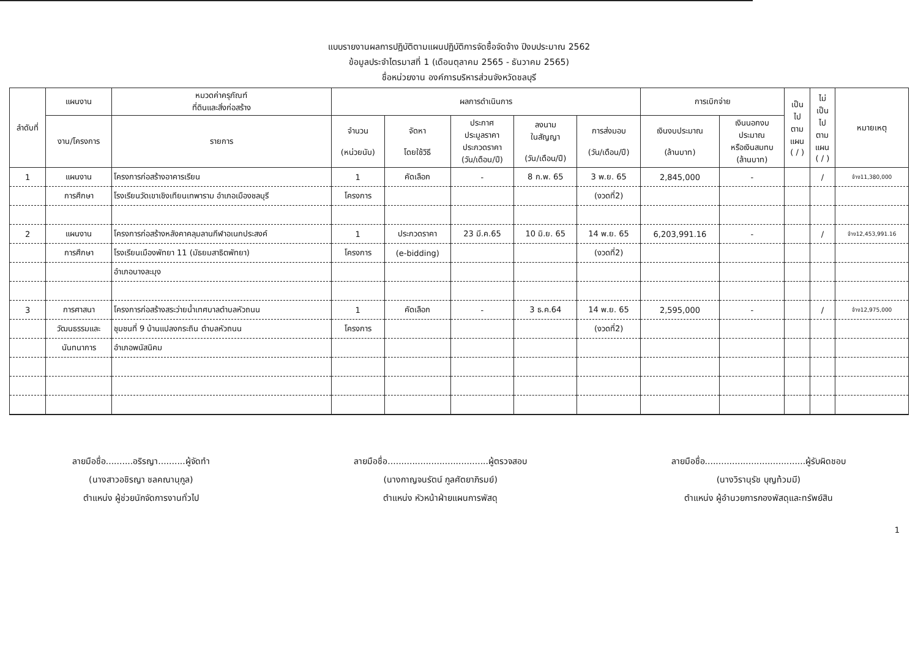แบบรายงานผลการปฏิบัติตามแผนปฏิบัติการจัดซื้อจัดจ้าง ปีงบประมาณ 2562
ข้อมูลประจำไตรมาสที่ 1 (เดือนตุลาคม 2565 - ธันวาคม 2565)
ชื่อหน่วยงาน องค์การบริหารส่วนจังหวัดชลบุรี
| ลำดับที่ | แผนงาน | หมวดค่าครุภัณฑ์ ที่ดินและสิ่งก่อสร้าง | ผลการดำเนินการ | | | | | การเบิกจ่าย | | เป็น ไป ตาม แผน ( / ) | ไม่ เป็น ไป ตาม แผน ( / ) | หมายเหตุ |
| --- | --- | --- | --- | --- | --- | --- | --- | --- | --- | --- | --- | --- |
| | งาน/โครงการ | รายการ | จำนวน (หน่วยนับ) | จัดหา โดยใช้วิธี | ประกาศ ประมูลราคา ประกวดราคา (วัน/เดือน/ปี) | ลงนาม ในสัญญา (วัน/เดือน/ปี) | การส่งมอบ (วัน/เดือน/ปี) | เงินงบประมาณ (ล้านบาท) | เงินนอกงบ ประมาณ หรือเงินสมทบ (ล้านบาท) | | | |
| 1 | แผนงาน | โครงการก่อสร้างอาคารเรียน | 1 | คัดเลือก | - | 8 ก.พ. 65 | 3 พ.ย. 65 | 2,845,000 | - | | / | จ้าง11,380,000 |
| | การศึกษา | โรงเรียนวัดเขาเชิงเทียนเทพาราม อำเภอเมืองชลบุรี | โครงการ | | | | (งวดที่2) | | | | | |
| 2 | แผนงาน | โครงการก่อสร้างหลังคาคลุมลานกีฬาอเนกประสงค์ | 1 | ประกวดราคา | 23 มี.ค.65 | 10 มิ.ย. 65 | 14 พ.ย. 65 | 6,203,991.16 | - | | / | จ้าง12,453,991.16 |
| | การศึกษา | โรงเรียนเมืองพัทยา 11 (มัธยมสาธิตพัทยา) | โครงการ | (e-bidding) | | | (งวดที่2) | | | | | |
| | | อำเภอบางละมุง | | | | | | | | | | |
| 3 | การศาสนา | โครงการก่อสร้างสระว่ายน้ำเทศบาลตำบลหัวถนน | 1 | คัดเลือก | - | 3 ธ.ค.64 | 14 พ.ย. 65 | 2,595,000 | - | | / | จ้าง12,975,000 |
| | วัฒนธรรมและ | ชุมชนที่ 9 บ้านแปลงกระถิน ตำบลหัวถนน | โครงการ | | | | (งวดที่2) | | | | | |
| | นันทนาการ | อำเภอพนัสนิคม | | | | | | | | | | |
ลายมือชื่อ..........อริรญา..........ผู้จัดทำ
(นางสาวอชิรญา ชลคณานุกูล)
ตำแหน่ง ผู้ช่วยนักจัดการงานทั่วไป
ลายมือชื่อ.....................................ผู้ตรวจสอบ
(นางกาญจนรัตน์ กูลศัตยาภิรมย์)
ตำแหน่ง หัวหน้าฝ่ายแผนการพัสดุ
ลายมือชื่อ.....................................ผู้รับผิดชอบ
(นางวิรานุรัช บุญท้วมมี)
ตำแหน่ง ผู้อำนวยการกองพัสดุและทรัพย์สิน
1